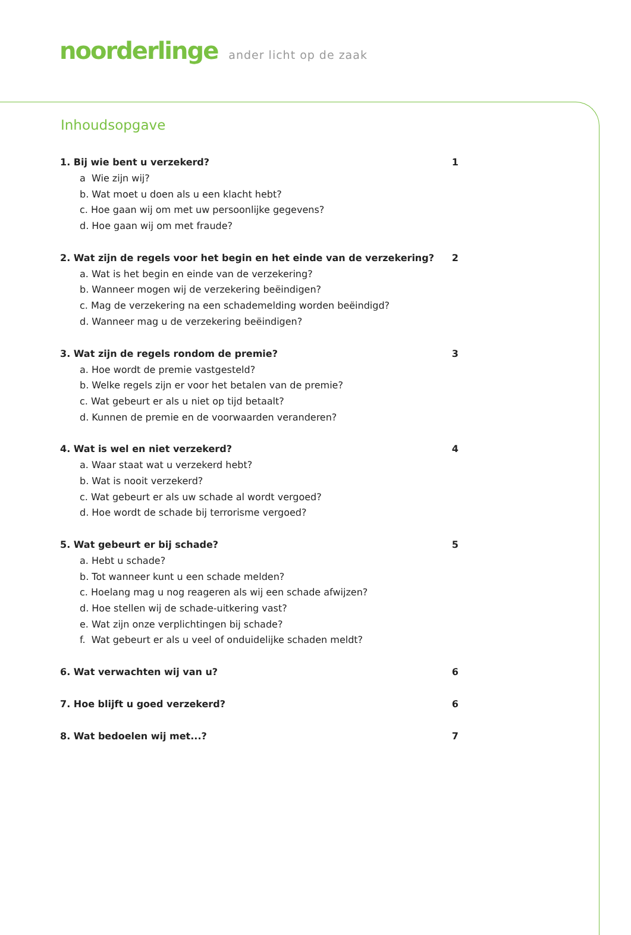noorderlinge ander licht op de zaak
Inhoudsopgave
1. Bij wie bent u verzekerd? 1
a Wie zijn wij?
b. Wat moet u doen als u een klacht hebt?
c. Hoe gaan wij om met uw persoonlijke gegevens?
d. Hoe gaan wij om met fraude?
2. Wat zijn de regels voor het begin en het einde van de verzekering? 2
a. Wat is het begin en einde van de verzekering?
b. Wanneer mogen wij de verzekering beëindigen?
c. Mag de verzekering na een schademelding worden beëindigd?
d. Wanneer mag u de verzekering beëindigen?
3. Wat zijn de regels rondom de premie? 3
a. Hoe wordt de premie vastgesteld?
b. Welke regels zijn er voor het betalen van de premie?
c. Wat gebeurt er als u niet op tijd betaalt?
d. Kunnen de premie en de voorwaarden veranderen?
4. Wat is wel en niet verzekerd? 4
a. Waar staat wat u verzekerd hebt?
b. Wat is nooit verzekerd?
c. Wat gebeurt er als uw schade al wordt vergoed?
d. Hoe wordt de schade bij terrorisme vergoed?
5. Wat gebeurt er bij schade? 5
a. Hebt u schade?
b. Tot wanneer kunt u een schade melden?
c. Hoelang mag u nog reageren als wij een schade afwijzen?
d. Hoe stellen wij de schade-uitkering vast?
e. Wat zijn onze verplichtingen bij schade?
f. Wat gebeurt er als u veel of onduidelijke schaden meldt?
6. Wat verwachten wij van u? 6
7. Hoe blijft u goed verzekerd? 6
8. Wat bedoelen wij met...? 7